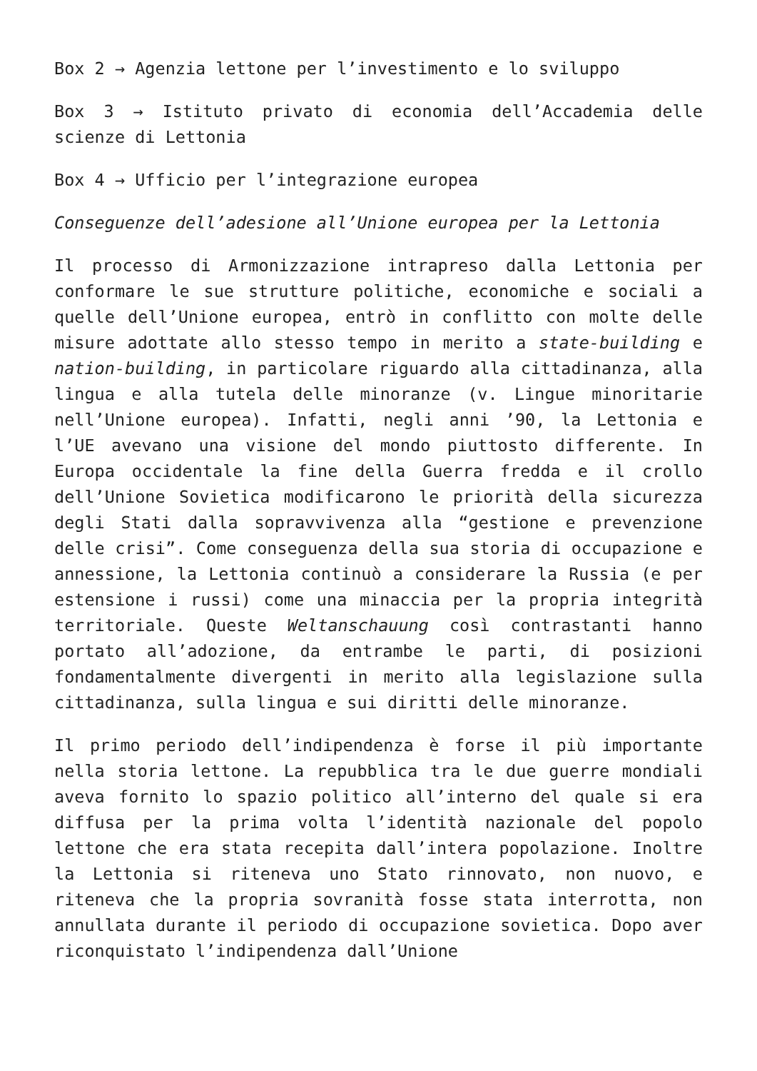Box 2 → Agenzia lettone per l’investimento e lo sviluppo
Box 3 → Istituto privato di economia dell’Accademia delle scienze di Lettonia
Box 4 → Ufficio per l’integrazione europea
Conseguenze dell’adesione all’Unione europea per la Lettonia
Il processo di Armonizzazione intrapreso dalla Lettonia per conformare le sue strutture politiche, economiche e sociali a quelle dell’Unione europea, entrò in conflitto con molte delle misure adottate allo stesso tempo in merito a state-building e nation-building, in particolare riguardo alla cittadinanza, alla lingua e alla tutela delle minoranze (v. Lingue minoritarie nell’Unione europea). Infatti, negli anni ’90, la Lettonia e l’UE avevano una visione del mondo piuttosto differente. In Europa occidentale la fine della Guerra fredda e il crollo dell’Unione Sovietica modificarono le priorità della sicurezza degli Stati dalla sopravvivenza alla “gestione e prevenzione delle crisi”. Come conseguenza della sua storia di occupazione e annessione, la Lettonia continuò a considerare la Russia (e per estensione i russi) come una minaccia per la propria integrità territoriale. Queste Weltanschauung così contrastanti hanno portato all’adozione, da entrambe le parti, di posizioni fondamentalmente divergenti in merito alla legislazione sulla cittadinanza, sulla lingua e sui diritti delle minoranze.
Il primo periodo dell’indipendenza è forse il più importante nella storia lettone. La repubblica tra le due guerre mondiali aveva fornito lo spazio politico all’interno del quale si era diffusa per la prima volta l’identità nazionale del popolo lettone che era stata recepita dall’intera popolazione. Inoltre la Lettonia si riteneva uno Stato rinnovato, non nuovo, e riteneva che la propria sovranità fosse stata interrotta, non annullata durante il periodo di occupazione sovietica. Dopo aver riconquistato l’indipendenza dall’Unione